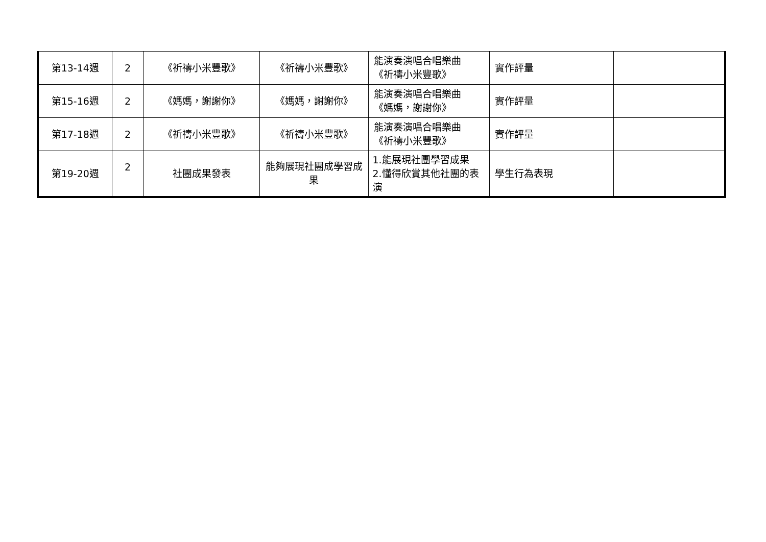| 第13-14週 | 2 | 《祈禱小米豐歌》 | 《祈禱小米豐歌》 | 能演奏演唱合唱樂曲 《祈禱小米豐歌》 | 實作評量 | |
| 第15-16週 | 2 | 《媽媽，謝謝你》 | 《媽媽，謝謝你》 | 能演奏演唱合唱樂曲 《媽媽，謝謝你》 | 實作評量 | |
| 第17-18週 | 2 | 《祈禱小米豐歌》 | 《祈禱小米豐歌》 | 能演奏演唱合唱樂曲 《祈禱小米豐歌》 | 實作評量 | |
| 第19-20週 | 2 | 社團成果發表 | 能夠展現社團成學習成果 | 1.能展現社團學習成果 2.懂得欣賞其他社團的表演 | 學生行為表現 | |